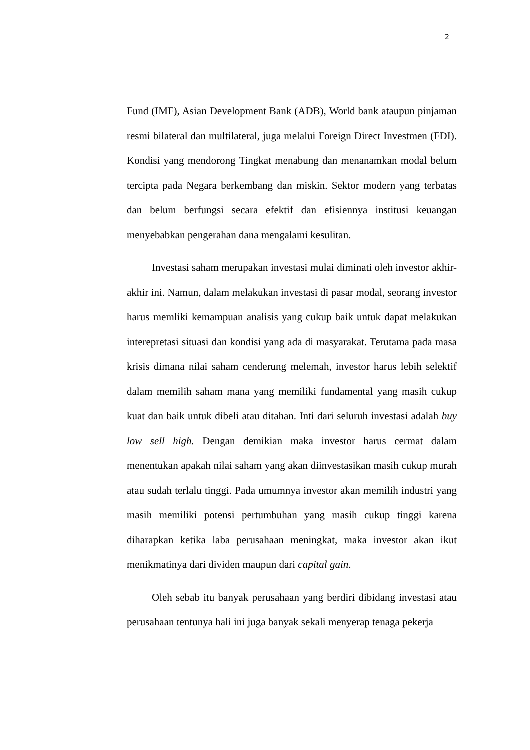2
Fund (IMF), Asian Development Bank (ADB), World bank ataupun pinjaman resmi bilateral dan multilateral, juga melalui Foreign Direct Investmen (FDI). Kondisi yang mendorong Tingkat menabung dan menanamkan modal belum tercipta pada Negara berkembang dan miskin. Sektor modern yang terbatas dan belum berfungsi secara efektif dan efisiennya institusi keuangan menyebabkan pengerahan dana mengalami kesulitan.
Investasi saham merupakan investasi mulai diminati oleh investor akhir-akhir ini. Namun, dalam melakukan investasi di pasar modal, seorang investor harus memliki kemampuan analisis yang cukup baik untuk dapat melakukan interepretasi situasi dan kondisi yang ada di masyarakat. Terutama pada masa krisis dimana nilai saham cenderung melemah, investor harus lebih selektif dalam memilih saham mana yang memiliki fundamental yang masih cukup kuat dan baik untuk dibeli atau ditahan. Inti dari seluruh investasi adalah buy low sell high. Dengan demikian maka investor harus cermat dalam menentukan apakah nilai saham yang akan diinvestasikan masih cukup murah atau sudah terlalu tinggi. Pada umumnya investor akan memilih industri yang masih memiliki potensi pertumbuhan yang masih cukup tinggi karena diharapkan ketika laba perusahaan meningkat, maka investor akan ikut menikmatinya dari dividen maupun dari capital gain.
Oleh sebab itu banyak perusahaan yang berdiri dibidang investasi atau perusahaan tentunya hali ini juga banyak sekali menyerap tenaga pekerja